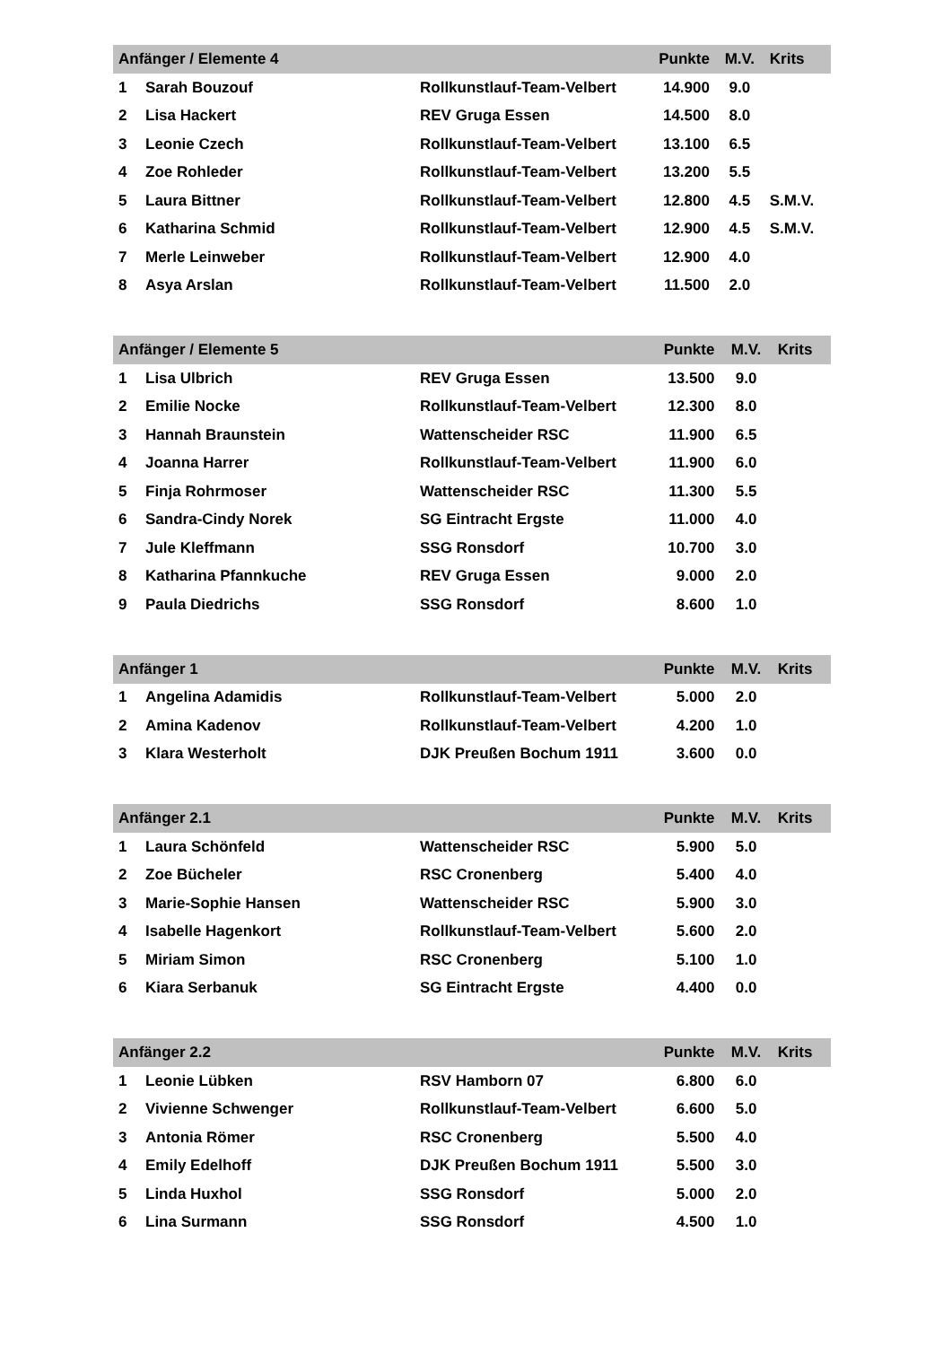| Anfänger / Elemente 4 | | | Punkte | M.V. | Krits |
| --- | --- | --- | --- | --- | --- |
| 1 | Sarah Bouzouf | Rollkunstlauf-Team-Velbert | 14.900 | 9.0 | |
| 2 | Lisa Hackert | REV Gruga Essen | 14.500 | 8.0 | |
| 3 | Leonie Czech | Rollkunstlauf-Team-Velbert | 13.100 | 6.5 | |
| 4 | Zoe Rohleder | Rollkunstlauf-Team-Velbert | 13.200 | 5.5 | |
| 5 | Laura Bittner | Rollkunstlauf-Team-Velbert | 12.800 | 4.5 | S.M.V. |
| 6 | Katharina Schmid | Rollkunstlauf-Team-Velbert | 12.900 | 4.5 | S.M.V. |
| 7 | Merle Leinweber | Rollkunstlauf-Team-Velbert | 12.900 | 4.0 | |
| 8 | Asya Arslan | Rollkunstlauf-Team-Velbert | 11.500 | 2.0 | |
| Anfänger / Elemente 5 | | | Punkte | M.V. | Krits |
| --- | --- | --- | --- | --- | --- |
| 1 | Lisa Ulbrich | REV Gruga Essen | 13.500 | 9.0 | |
| 2 | Emilie Nocke | Rollkunstlauf-Team-Velbert | 12.300 | 8.0 | |
| 3 | Hannah Braunstein | Wattenscheider RSC | 11.900 | 6.5 | |
| 4 | Joanna Harrer | Rollkunstlauf-Team-Velbert | 11.900 | 6.0 | |
| 5 | Finja Rohrmoser | Wattenscheider RSC | 11.300 | 5.5 | |
| 6 | Sandra-Cindy Norek | SG Eintracht Ergste | 11.000 | 4.0 | |
| 7 | Jule Kleffmann | SSG Ronsdorf | 10.700 | 3.0 | |
| 8 | Katharina Pfannkuche | REV Gruga Essen | 9.000 | 2.0 | |
| 9 | Paula Diedrichs | SSG Ronsdorf | 8.600 | 1.0 | |
| Anfänger 1 | | | Punkte | M.V. | Krits |
| --- | --- | --- | --- | --- | --- |
| 1 | Angelina Adamidis | Rollkunstlauf-Team-Velbert | 5.000 | 2.0 | |
| 2 | Amina Kadenov | Rollkunstlauf-Team-Velbert | 4.200 | 1.0 | |
| 3 | Klara Westerholt | DJK Preußen Bochum 1911 | 3.600 | 0.0 | |
| Anfänger 2.1 | | | Punkte | M.V. | Krits |
| --- | --- | --- | --- | --- | --- |
| 1 | Laura Schönfeld | Wattenscheider RSC | 5.900 | 5.0 | |
| 2 | Zoe Bücheler | RSC Cronenberg | 5.400 | 4.0 | |
| 3 | Marie-Sophie Hansen | Wattenscheider RSC | 5.900 | 3.0 | |
| 4 | Isabelle Hagenkort | Rollkunstlauf-Team-Velbert | 5.600 | 2.0 | |
| 5 | Miriam Simon | RSC Cronenberg | 5.100 | 1.0 | |
| 6 | Kiara Serbanuk | SG Eintracht Ergste | 4.400 | 0.0 | |
| Anfänger 2.2 | | | Punkte | M.V. | Krits |
| --- | --- | --- | --- | --- | --- |
| 1 | Leonie Lübken | RSV Hamborn 07 | 6.800 | 6.0 | |
| 2 | Vivienne Schwenger | Rollkunstlauf-Team-Velbert | 6.600 | 5.0 | |
| 3 | Antonia Römer | RSC Cronenberg | 5.500 | 4.0 | |
| 4 | Emily Edelhoff | DJK Preußen Bochum 1911 | 5.500 | 3.0 | |
| 5 | Linda Huxhol | SSG Ronsdorf | 5.000 | 2.0 | |
| 6 | Lina Surmann | SSG Ronsdorf | 4.500 | 1.0 | |